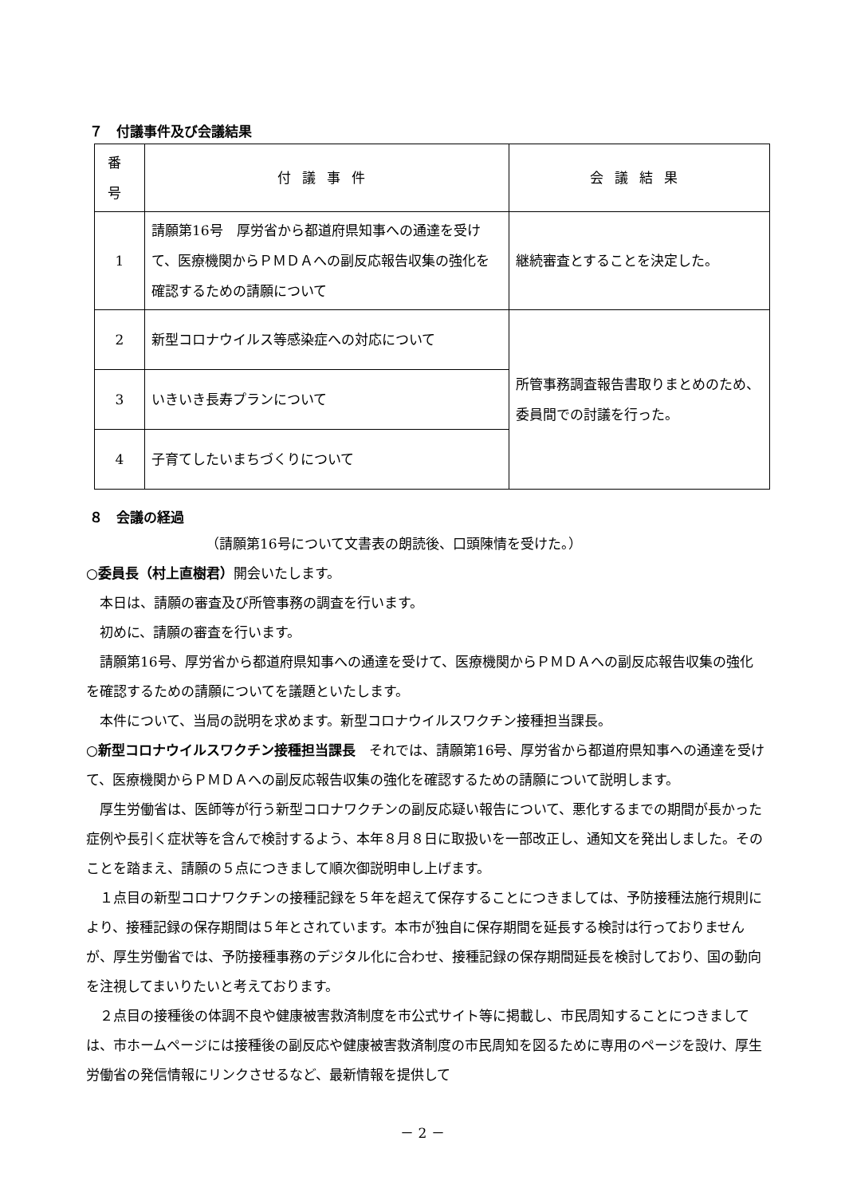７　付議事件及び会議結果
| 番号 | 付議事件 | 会議結果 |
| --- | --- | --- |
| 1 | 請願第16号 厚労省から都道府県知事への通達を受けて、医療機関からＰＭＤＡへの副反応報告収集の強化を確認するための請願について | 継続審査とすることを決定した。 |
| 2 | 新型コロナウイルス等感染症への対応について | 所管事務調査報告書取りまとめのため、委員間での討議を行った。 |
| 3 | いきいき長寿プランについて | |
| 4 | 子育てしたいまちづくりについて | |
８　会議の経過
（請願第16号について文書表の朗読後、口頭陳情を受けた。）
○委員長（村上直樹君）開会いたします。
本日は、請願の審査及び所管事務の調査を行います。
初めに、請願の審査を行います。
請願第16号、厚労省から都道府県知事への通達を受けて、医療機関からＰＭＤＡへの副反応報告収集の強化を確認するための請願についてを議題といたします。
本件について、当局の説明を求めます。新型コロナウイルスワクチン接種担当課長。
○新型コロナウイルスワクチン接種担当課長　それでは、請願第16号、厚労省から都道府県知事への通達を受けて、医療機関からＰＭＤＡへの副反応報告収集の強化を確認するための請願について説明します。
厚生労働省は、医師等が行う新型コロナワクチンの副反応疑い報告について、悪化するまでの期間が長かった症例や長引く症状等を含んで検討するよう、本年８月８日に取扱いを一部改正し、通知文を発出しました。そのことを踏まえ、請願の５点につきまして順次御説明申し上げます。
１点目の新型コロナワクチンの接種記録を５年を超えて保存することにつきましては、予防接種法施行規則により、接種記録の保存期間は５年とされています。本市が独自に保存期間を延長する検討は行っておりませんが、厚生労働省では、予防接種事務のデジタル化に合わせ、接種記録の保存期間延長を検討しており、国の動向を注視してまいりたいと考えております。
２点目の接種後の体調不良や健康被害救済制度を市公式サイト等に掲載し、市民周知することにつきましては、市ホームページには接種後の副反応や健康被害救済制度の市民周知を図るために専用のページを設け、厚生労働省の発信情報にリンクさせるなど、最新情報を提供して
－ 2 －